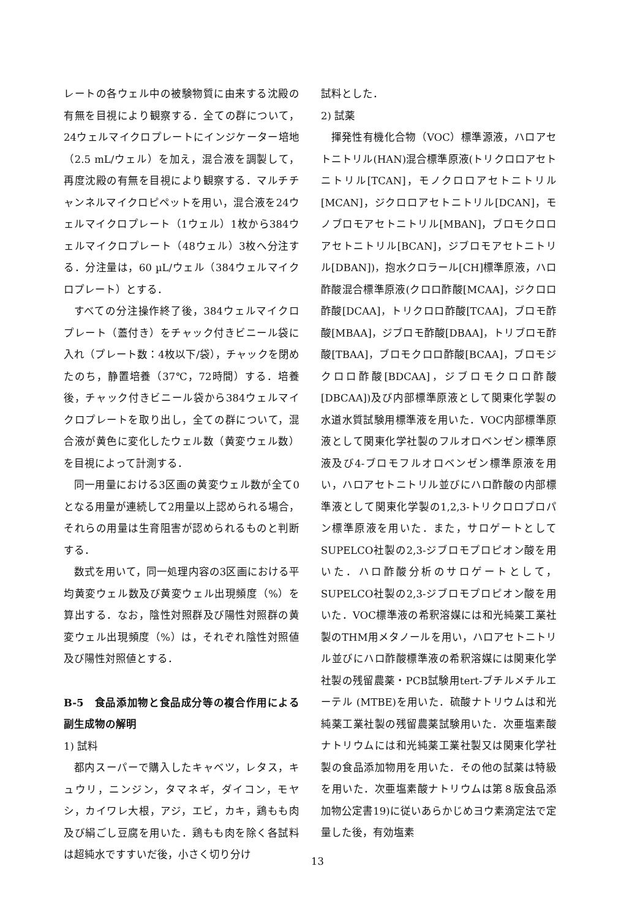レートの各ウェル中の被験物質に由来する沈殿の有無を目視により観察する．全ての群について，24ウェルマイクロプレートにインジケーター培地（2.5 mL/ウェル）を加え，混合液を調製して，再度沈殿の有無を目視により観察する．マルチチャンネルマイクロピペットを用い，混合液を24ウェルマイクロプレート（1ウェル）1枚から384ウェルマイクロプレート（48ウェル）3枚へ分注する．分注量は，60 µL/ウェル（384ウェルマイクロプレート）とする．
すべての分注操作終了後，384ウェルマイクロプレート（蓋付き）をチャック付きビニール袋に入れ（プレート数：4枚以下/袋），チャックを閉めたのち，静置培養（37℃，72時間）する．培養後，チャック付きビニール袋から384ウェルマイクロプレートを取り出し，全ての群について，混合液が黄色に変化したウェル数（黄変ウェル数）を目視によって計測する．
同一用量における3区画の黄変ウェル数が全て0となる用量が連続して2用量以上認められる場合，それらの用量は生育阻害が認められるものと判断する．
数式を用いて，同一処理内容の3区画における平均黄変ウェル数及び黄変ウェル出現頻度（%）を算出する．なお，陰性対照群及び陽性対照群の黄変ウェル出現頻度（%）は，それぞれ陰性対照値及び陽性対照値とする．
B-5　食品添加物と食品成分等の複合作用による副生成物の解明
1) 試料
都内スーパーで購入したキャベツ，レタス，キュウリ，ニンジン，タマネギ，ダイコン，モヤシ，カイワレ大根，アジ，エビ，カキ，鶏もも肉及び絹ごし豆腐を用いた．鶏もも肉を除く各試料は超純水ですすいだ後，小さく切り分け
試料とした．
2) 試薬
揮発性有機化合物（VOC）標準源液，ハロアセトニトリル(HAN)混合標準原液(トリクロロアセトニトリル[TCAN]，モノクロロアセトニトリル[MCAN]，ジクロロアセトニトリル[DCAN]，モノブロモアセトニトリル[MBAN]，ブロモクロロアセトニトリル[BCAN]，ジブロモアセトニトリル[DBAN])，抱水クロラール[CH]標準原液，ハロ酢酸混合標準原液(クロロ酢酸[MCAA]，ジクロロ酢酸[DCAA]，トリクロロ酢酸[TCAA]，ブロモ酢酸[MBAA]，ジブロモ酢酸[DBAA]，トリブロモ酢酸[TBAA]，ブロモクロロ酢酸[BCAA]，ブロモジクロロ酢酸[BDCAA]，ジブロモクロロ酢酸[DBCAA])及び内部標準原液として関東化学製の水道水質試験用標準液を用いた．VOC内部標準原液として関東化学社製のフルオロベンゼン標準原液及び4-ブロモフルオロベンゼン標準原液を用い，ハロアセトニトリル並びにハロ酢酸の内部標準液として関東化学製の1,2,3-トリクロロプロパン標準原液を用いた．また，サロゲートとしてSUPELCO社製の2,3-ジブロモプロピオン酸を用いた．ハロ酢酸分析のサロゲートとして，SUPELCO社製の2,3-ジブロモプロピオン酸を用いた．VOC標準液の希釈溶媒には和光純薬工業社製のTHM用メタノールを用い，ハロアセトニトリル並びにハロ酢酸標準液の希釈溶媒には関東化学社製の残留農薬・PCB試験用tert-ブチルメチルエーテル (MTBE)を用いた．硫酸ナトリウムは和光純薬工業社製の残留農薬試験用いた．次亜塩素酸ナトリウムには和光純薬工業社製又は関東化学社製の食品添加物用を用いた．その他の試薬は特級を用いた．次亜塩素酸ナトリウムは第８版食品添加物公定書19)に従いあらかじめヨウ素滴定法で定量した後，有効塩素
13